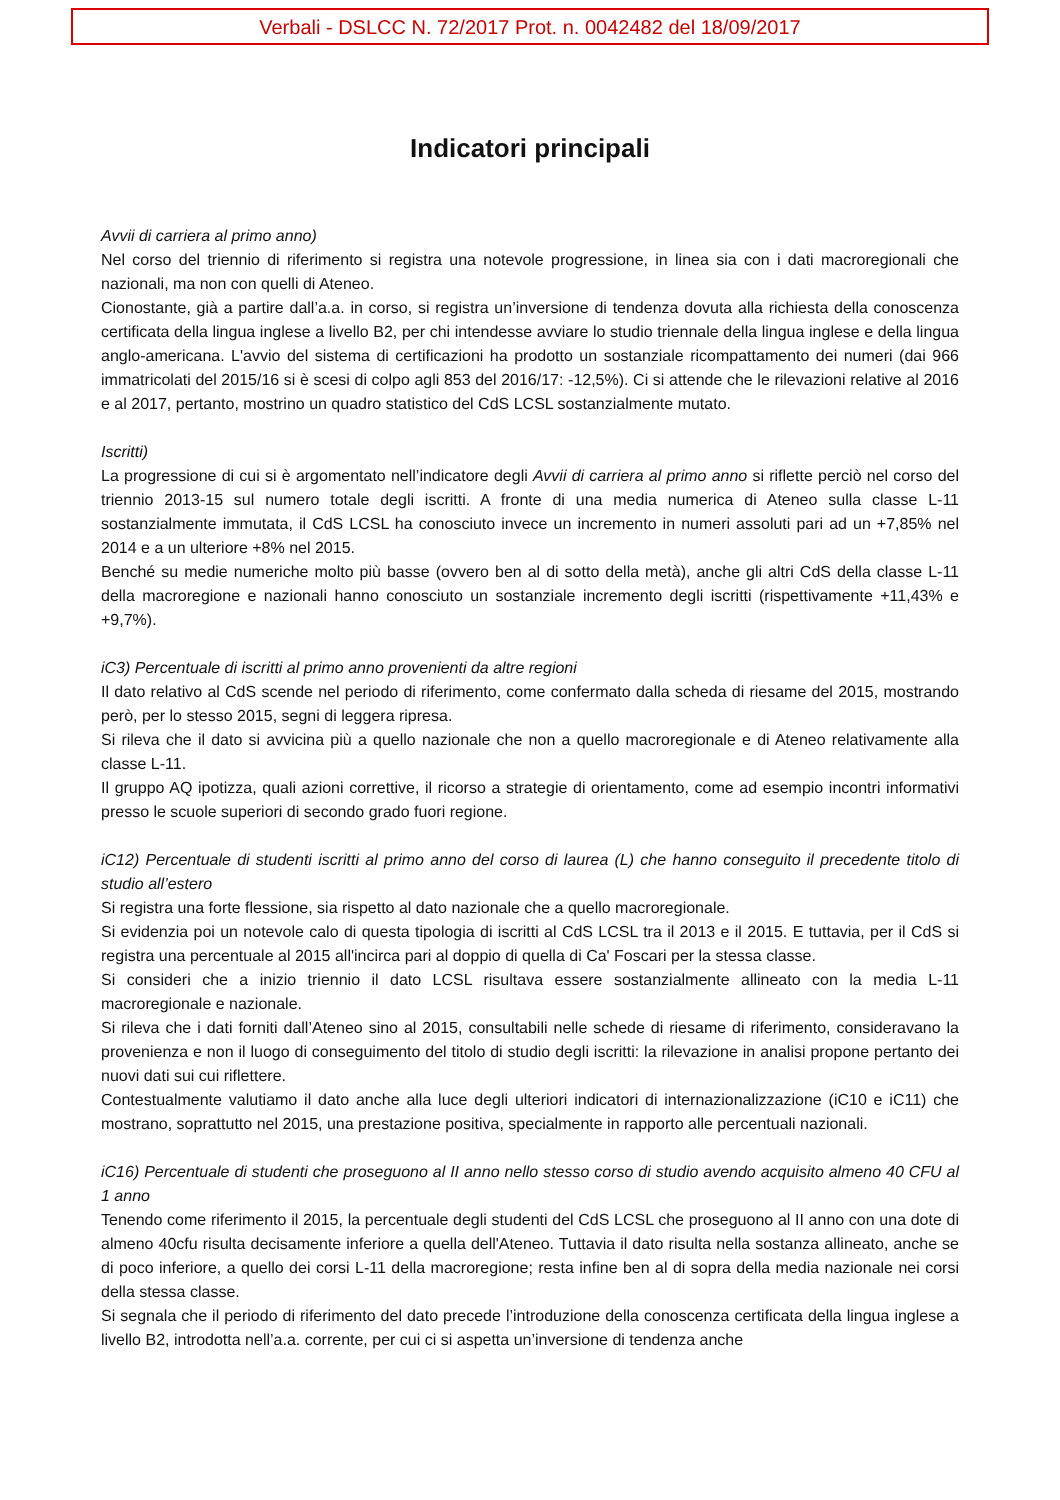Verbali - DSLCC N. 72/2017 Prot. n. 0042482 del 18/09/2017
Indicatori principali
Avvii di carriera al primo anno)
Nel corso del triennio di riferimento si registra una notevole progressione, in linea sia con i dati macroregionali che nazionali, ma non con quelli di Ateneo.
Cionostante, già a partire dall’a.a. in corso, si registra un’inversione di tendenza dovuta alla richiesta della conoscenza certificata della lingua inglese a livello B2, per chi intendesse avviare lo studio triennale della lingua inglese e della lingua anglo-americana. L'avvio del sistema di certificazioni ha prodotto un sostanziale ricompattamento dei numeri (dai 966 immatricolati del 2015/16 si è scesi di colpo agli 853 del 2016/17: -12,5%). Ci si attende che le rilevazioni relative al 2016 e al 2017, pertanto, mostrino un quadro statistico del CdS LCSL sostanzialmente mutato.
Iscritti)
La progressione di cui si è argomentato nell’indicatore degli Avvii di carriera al primo anno si riflette perciò nel corso del triennio 2013-15 sul numero totale degli iscritti. A fronte di una media numerica di Ateneo sulla classe L-11 sostanzialmente immutata, il CdS LCSL ha conosciuto invece un incremento in numeri assoluti pari ad un +7,85% nel 2014 e a un ulteriore +8% nel 2015.
Benché su medie numeriche molto più basse (ovvero ben al di sotto della metà), anche gli altri CdS della classe L-11 della macroregione e nazionali hanno conosciuto un sostanziale incremento degli iscritti (rispettivamente +11,43% e +9,7%).
iC3) Percentuale di iscritti al primo anno provenienti da altre regioni
Il dato relativo al CdS scende nel periodo di riferimento, come confermato dalla scheda di riesame del 2015, mostrando però, per lo stesso 2015, segni di leggera ripresa.
Si rileva che il dato si avvicina più a quello nazionale che non a quello macroregionale e di Ateneo relativamente alla classe L-11.
Il gruppo AQ ipotizza, quali azioni correttive, il ricorso a strategie di orientamento, come ad esempio incontri informativi presso le scuole superiori di secondo grado fuori regione.
iC12) Percentuale di studenti iscritti al primo anno del corso di laurea (L) che hanno conseguito il precedente titolo di studio all’estero
Si registra una forte flessione, sia rispetto al dato nazionale che a quello macroregionale.
Si evidenzia poi un notevole calo di questa tipologia di iscritti al CdS LCSL tra il 2013 e il 2015. E tuttavia, per il CdS si registra una percentuale al 2015 all'incirca pari al doppio di quella di Ca' Foscari per la stessa classe.
Si consideri che a inizio triennio il dato LCSL risultava essere sostanzialmente allineato con la media L-11 macroregionale e nazionale.
Si rileva che i dati forniti dall’Ateneo sino al 2015, consultabili nelle schede di riesame di riferimento, consideravano la provenienza e non il luogo di conseguimento del titolo di studio degli iscritti: la rilevazione in analisi propone pertanto dei nuovi dati sui cui riflettere.
Contestualmente valutiamo il dato anche alla luce degli ulteriori indicatori di internazionalizzazione (iC10 e iC11) che mostrano, soprattutto nel 2015, una prestazione positiva, specialmente in rapporto alle percentuali nazionali.
iC16) Percentuale di studenti che proseguono al II anno nello stesso corso di studio avendo acquisito almeno 40 CFU al 1 anno
Tenendo come riferimento il 2015, la percentuale degli studenti del CdS LCSL che proseguono al II anno con una dote di almeno 40cfu risulta decisamente inferiore a quella dell'Ateneo. Tuttavia il dato risulta nella sostanza allineato, anche se di poco inferiore, a quello dei corsi L-11 della macroregione; resta infine ben al di sopra della media nazionale nei corsi della stessa classe.
Si segnala che il periodo di riferimento del dato precede l’introduzione della conoscenza certificata della lingua inglese a livello B2, introdotta nell’a.a. corrente, per cui ci si aspetta un’inversione di tendenza anche